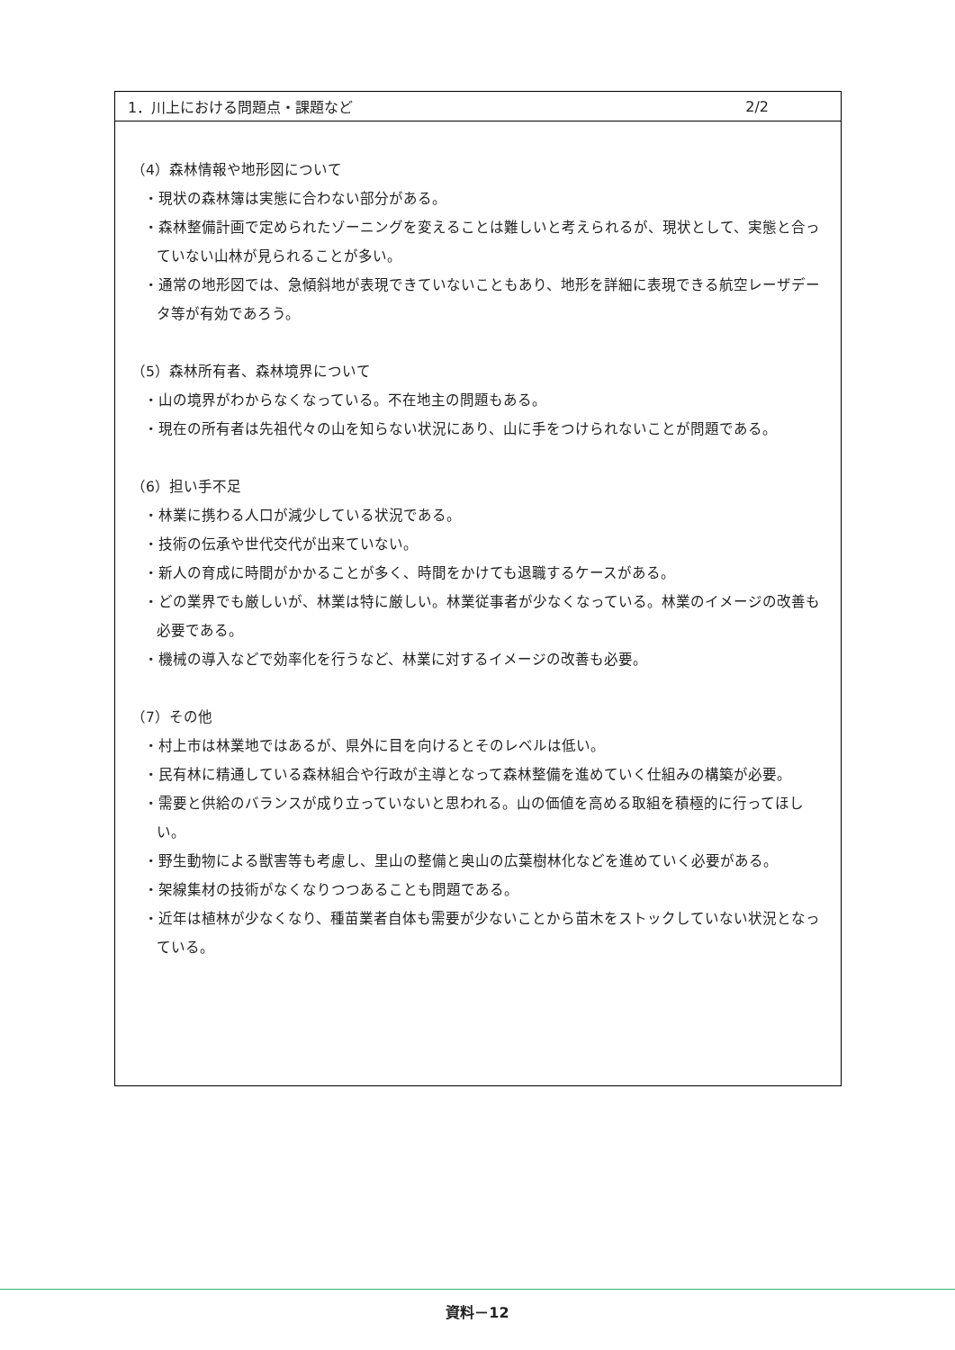1．川上における問題点・課題など 2/2
（4）森林情報や地形図について
・現状の森林簿は実態に合わない部分がある。
・森林整備計画で定められたゾーニングを変えることは難しいと考えられるが、現状として、実態と合っていない山林が見られることが多い。
・通常の地形図では、急傾斜地が表現できていないこともあり、地形を詳細に表現できる航空レーザデータ等が有効であろう。
（5）森林所有者、森林境界について
・山の境界がわからなくなっている。不在地主の問題もある。
・現在の所有者は先祖代々の山を知らない状況にあり、山に手をつけられないことが問題である。
（6）担い手不足
・林業に携わる人口が減少している状況である。
・技術の伝承や世代交代が出来ていない。
・新人の育成に時間がかかることが多く、時間をかけても退職するケースがある。
・どの業界でも厳しいが、林業は特に厳しい。林業従事者が少なくなっている。林業のイメージの改善も必要である。
・機械の導入などで効率化を行うなど、林業に対するイメージの改善も必要。
（7）その他
・村上市は林業地ではあるが、県外に目を向けるとそのレベルは低い。
・民有林に精通している森林組合や行政が主導となって森林整備を進めていく仕組みの構築が必要。
・需要と供給のバランスが成り立っていないと思われる。山の価値を高める取組を積極的に行ってほしい。
・野生動物による獣害等も考慮し、里山の整備と奥山の広葉樹林化などを進めていく必要がある。
・架線集材の技術がなくなりつつあることも問題である。
・近年は植林が少なくなり、種苗業者自体も需要が少ないことから苗木をストックしていない状況となっている。
資料－12